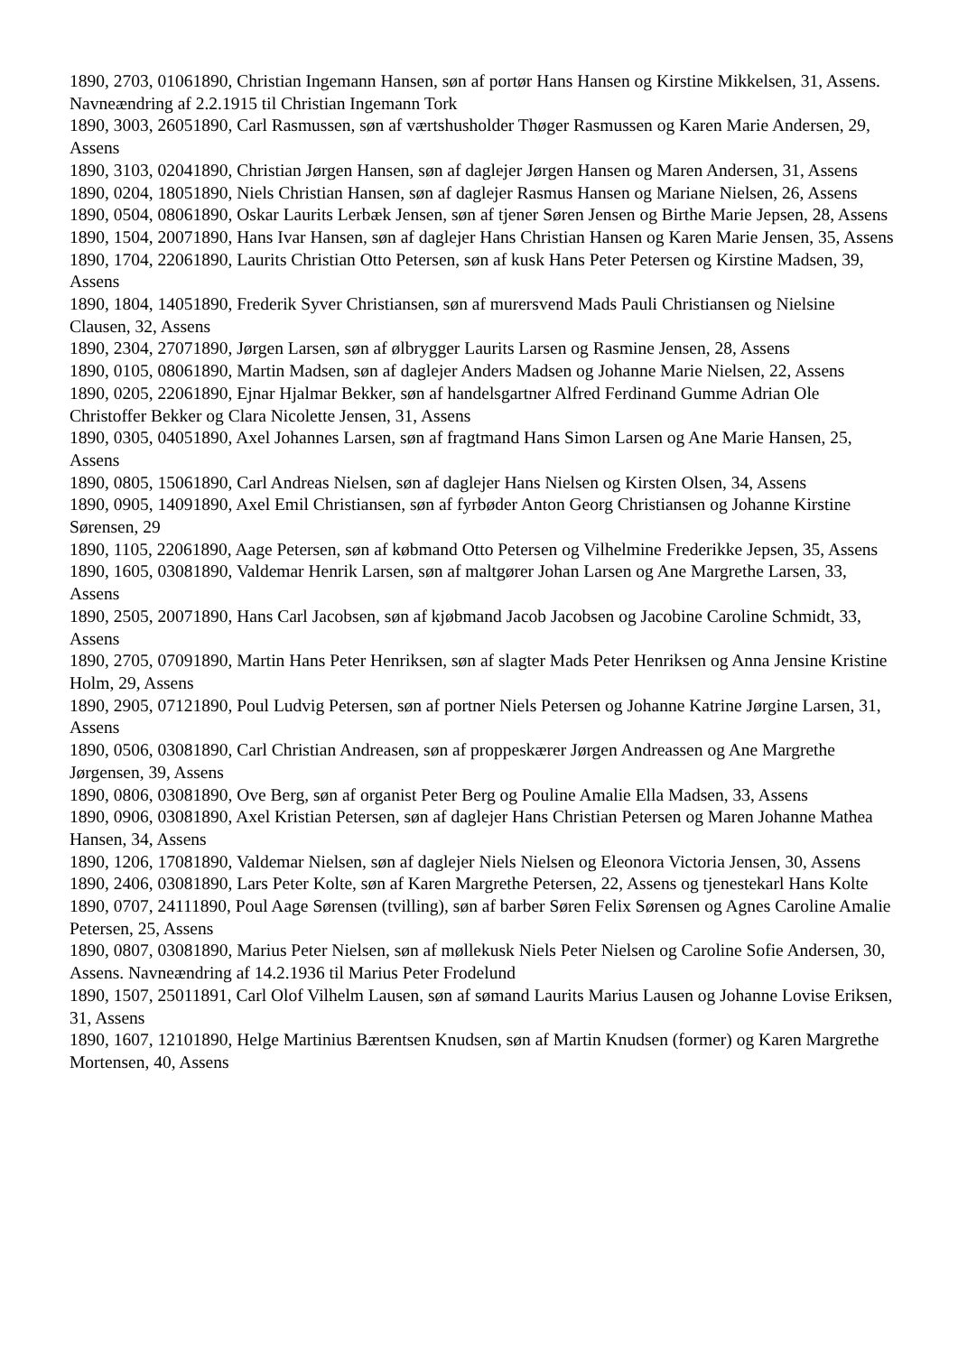1890, 2703, 01061890, Christian Ingemann Hansen, søn af portør Hans Hansen og Kirstine Mikkelsen, 31, Assens. Navneændring af 2.2.1915 til Christian Ingemann Tork
1890, 3003, 26051890, Carl Rasmussen, søn af værtshusholder Thøger Rasmussen og Karen Marie Andersen, 29, Assens
1890, 3103, 02041890, Christian Jørgen Hansen, søn af daglejer Jørgen Hansen og Maren Andersen, 31, Assens
1890, 0204, 18051890, Niels Christian Hansen, søn af daglejer Rasmus Hansen og Mariane Nielsen, 26, Assens
1890, 0504, 08061890, Oskar Laurits Lerbæk Jensen, søn af tjener Søren Jensen og Birthe Marie Jepsen, 28, Assens
1890, 1504, 20071890, Hans Ivar Hansen, søn af daglejer Hans Christian Hansen og Karen Marie Jensen, 35, Assens
1890, 1704, 22061890, Laurits Christian Otto Petersen, søn af kusk Hans Peter Petersen og Kirstine Madsen, 39, Assens
1890, 1804, 14051890, Frederik Syver Christiansen, søn af murersvend Mads Pauli Christiansen og Nielsine Clausen, 32, Assens
1890, 2304, 27071890, Jørgen Larsen, søn af ølbrygger Laurits Larsen og Rasmine Jensen, 28, Assens
1890, 0105, 08061890, Martin Madsen, søn af daglejer Anders Madsen og Johanne Marie Nielsen, 22, Assens
1890, 0205, 22061890, Ejnar Hjalmar Bekker, søn af handelsgartner Alfred Ferdinand Gumme Adrian Ole Christoffer Bekker og Clara Nicolette Jensen, 31, Assens
1890, 0305, 04051890, Axel Johannes Larsen, søn af fragtmand Hans Simon Larsen og Ane Marie Hansen, 25, Assens
1890, 0805, 15061890, Carl Andreas Nielsen, søn af daglejer Hans Nielsen og Kirsten Olsen, 34, Assens
1890, 0905, 14091890, Axel Emil Christiansen, søn af fyrbøder Anton Georg Christiansen og Johanne Kirstine Sørensen, 29
1890, 1105, 22061890, Aage Petersen, søn af købmand Otto Petersen og Vilhelmine Frederikke Jepsen, 35, Assens
1890, 1605, 03081890, Valdemar Henrik Larsen, søn af maltgører Johan Larsen og Ane Margrethe Larsen, 33, Assens
1890, 2505, 20071890, Hans Carl Jacobsen, søn af kjøbmand Jacob Jacobsen og Jacobine Caroline Schmidt, 33, Assens
1890, 2705, 07091890, Martin Hans Peter Henriksen, søn af slagter Mads Peter Henriksen og Anna Jensine Kristine Holm, 29, Assens
1890, 2905, 07121890, Poul Ludvig Petersen, søn af portner Niels Petersen og Johanne Katrine Jørgine Larsen, 31, Assens
1890, 0506, 03081890, Carl Christian Andreasen, søn af proppeskærer Jørgen Andreassen og Ane Margrethe Jørgensen, 39, Assens
1890, 0806, 03081890, Ove Berg, søn af organist Peter Berg og Pouline Amalie Ella Madsen, 33, Assens
1890, 0906, 03081890, Axel Kristian Petersen, søn af daglejer Hans Christian Petersen og Maren Johanne Mathea Hansen, 34, Assens
1890, 1206, 17081890, Valdemar Nielsen, søn af daglejer Niels Nielsen og Eleonora Victoria Jensen, 30, Assens
1890, 2406, 03081890, Lars Peter Kolte, søn af Karen Margrethe Petersen, 22, Assens og tjenestekarl Hans Kolte
1890, 0707, 24111890, Poul Aage Sørensen (tvilling), søn af barber Søren Felix Sørensen og Agnes Caroline Amalie Petersen, 25, Assens
1890, 0807, 03081890, Marius Peter Nielsen, søn af møllekusk Niels Peter Nielsen og Caroline Sofie Andersen, 30, Assens. Navneændring af 14.2.1936 til Marius Peter Frodelund
1890, 1507, 25011891, Carl Olof Vilhelm Lausen, søn af sømand Laurits Marius Lausen og Johanne Lovise Eriksen, 31, Assens
1890, 1607, 12101890, Helge Martinius Bærentsen Knudsen, søn af Martin Knudsen (former) og Karen Margrethe Mortensen, 40, Assens